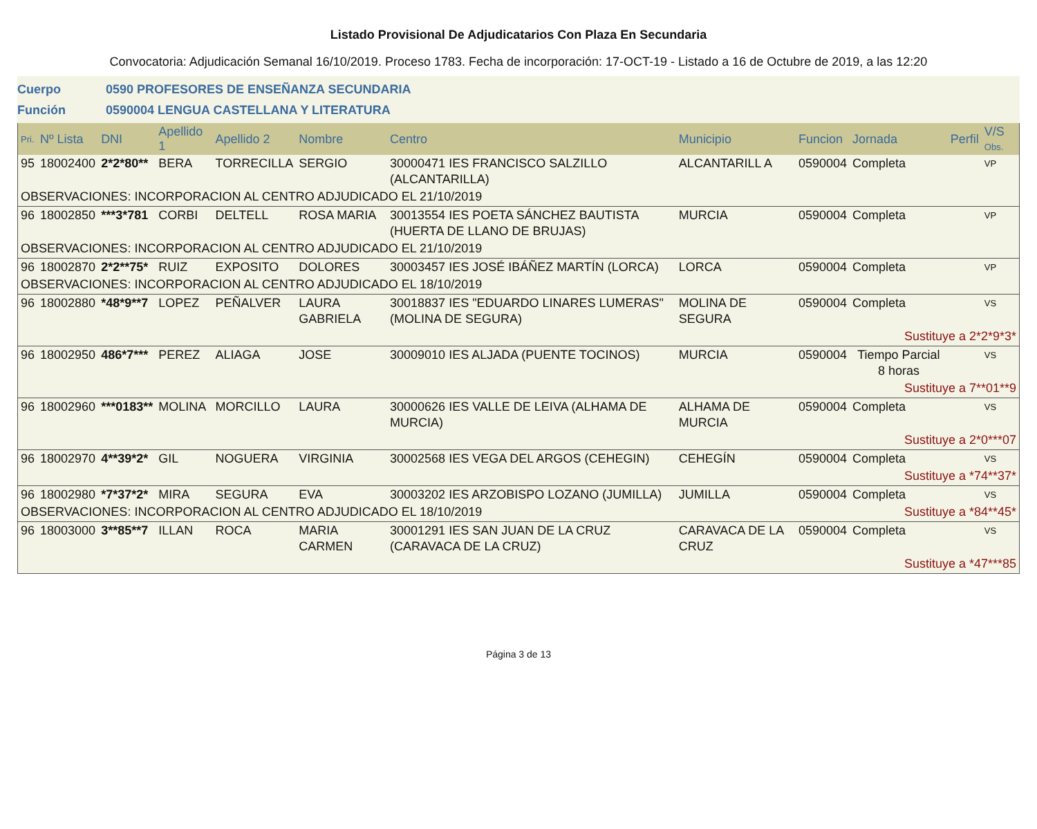Listado Provisional De Adjudicatarios Con Plaza En Secundaria
Convocatoria: Adjudicación Semanal 16/10/2019. Proceso 1783. Fecha de incorporación: 17-OCT-19 - Listado a 16 de Octubre de 2019, a las 12:20
Cuerpo 0590 PROFESORES DE ENSEÑANZA SECUNDARIA
Función 0590004 LENGUA CASTELLANA Y LITERATURA
| Pri. | Nº Lista | DNI | Apellido 1 | Apellido 2 | Nombre | Centro | Municipio | Funcion | Jornada | Perfil | V/S Obs. |
| --- | --- | --- | --- | --- | --- | --- | --- | --- | --- | --- | --- |
| 95 | 18002400 | 2*2*80** | BERA | TORRECILLA | SERGIO | 30000471 IES FRANCISCO SALZILLO (ALCANTARILLA) | ALCANTARILL A | 0590004 | Completa | | VP |
| OBSERVACIONES: INCORPORACION AL CENTRO ADJUDICADO EL 21/10/2019 | | | | | | | | | | | |
| 96 | 18002850 | ***3*781 | CORBI | DELTELL | ROSA MARIA | 30013554 IES POETA SÁNCHEZ BAUTISTA (HUERTA DE LLANO DE BRUJAS) | MURCIA | 0590004 | Completa | | VP |
| OBSERVACIONES: INCORPORACION AL CENTRO ADJUDICADO EL 21/10/2019 | | | | | | | | | | | |
| 96 | 18002870 | 2*2**75* | RUIZ | EXPOSITO | DOLORES | 30003457 IES JOSÉ IBÁÑEZ MARTÍN (LORCA) | LORCA | 0590004 | Completa | | VP |
| OBSERVACIONES: INCORPORACION AL CENTRO ADJUDICADO EL 18/10/2019 | | | | | | | | | | | |
| 96 | 18002880 | *48*9**7 | LOPEZ | PEÑALVER | LAURA GABRIELA | 30018837 IES "EDUARDO LINARES LUMERAS" (MOLINA DE SEGURA) | MOLINA DE SEGURA | 0590004 | Completa | | VS |
| | | | | | | | | Sustituye a 2*2*9*3* | | | |
| 96 | 18002950 | 486*7*** | PEREZ | ALIAGA | JOSE | 30009010 IES ALJADA (PUENTE TOCINOS) | MURCIA | 0590004 | Tiempo Parcial 8 horas | | VS |
| | | | | | | | | Sustituye a 7**01**9 | | | |
| 96 | 18002960 | ***0183** | MOLINA | MORCILLO | LAURA | 30000626 IES VALLE DE LEIVA (ALHAMA DE MURCIA) | ALHAMA DE MURCIA | 0590004 | Completa | | VS |
| | | | | | | | | Sustituye a 2*0***07 | | | |
| 96 | 18002970 | 4**39*2* | GIL | NOGUERA | VIRGINIA | 30002568 IES VEGA DEL ARGOS (CEHEGIN) | CEHEGÍN | 0590004 | Completa | | VS |
| | | | | | | | | Sustituye a *74**37* | | | |
| 96 | 18002980 | *7*37*2* | MIRA | SEGURA | EVA | 30003202 IES ARZOBISPO LOZANO (JUMILLA) | JUMILLA | 0590004 | Completa | | VS |
| OBSERVACIONES: INCORPORACION AL CENTRO ADJUDICADO EL 18/10/2019 | | | | | | | | Sustituye a *84**45* | | | |
| 96 | 18003000 | 3**85**7 | ILLAN | ROCA | MARIA CARMEN | 30001291 IES SAN JUAN DE LA CRUZ (CARAVACA DE LA CRUZ) | CARAVACA DE LA CRUZ | 0590004 | Completa | | VS |
| | | | | | | | | Sustituye a *47***85 | | | |
Página 3 de 13